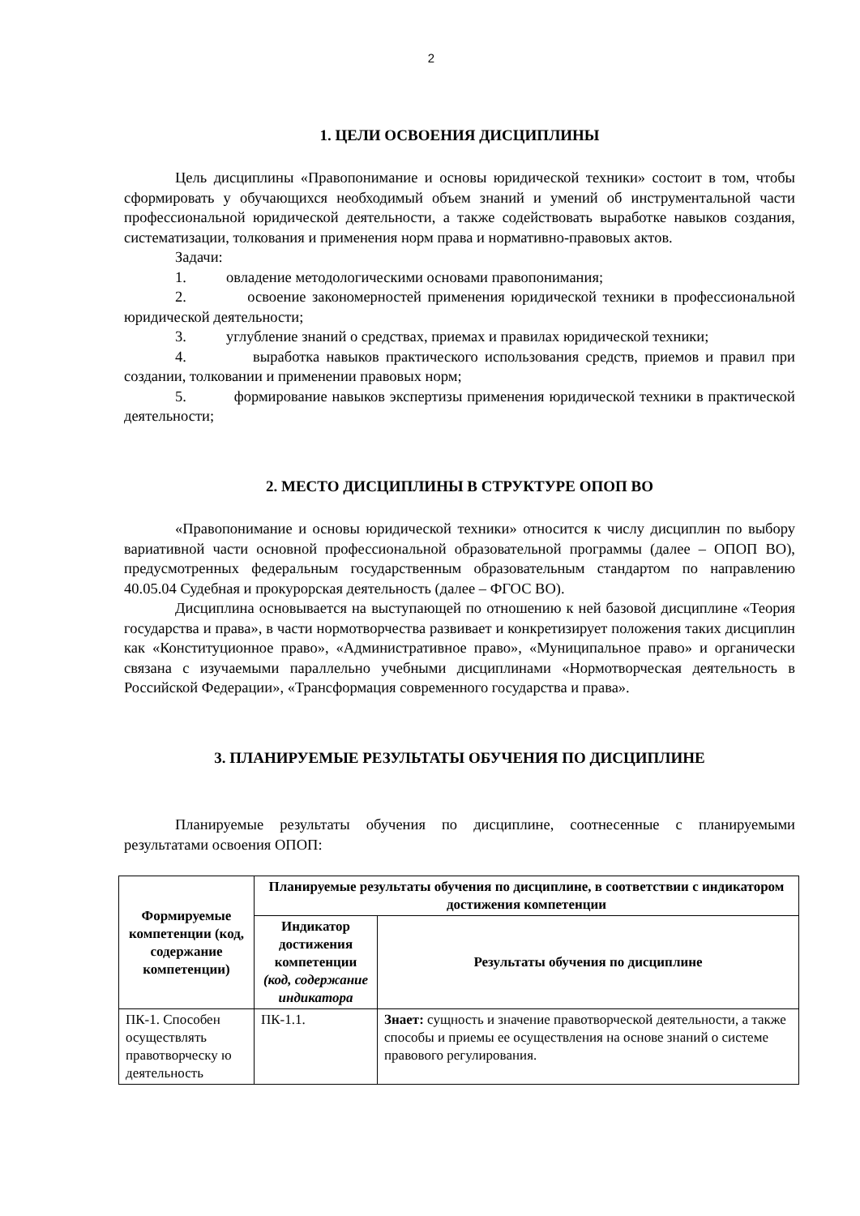2
1. ЦЕЛИ ОСВОЕНИЯ ДИСЦИПЛИНЫ
Цель дисциплины «Правопонимание и основы юридической техники» состоит в том, чтобы сформировать у обучающихся необходимый объем знаний и умений об инструментальной части профессиональной юридической деятельности, а также содействовать выработке навыков создания, систематизации, толкования и применения норм права и нормативно-правовых актов.
Задачи:
1. овладение методологическими основами правопонимания;
2. освоение закономерностей применения юридической техники в профессиональной юридической деятельности;
3. углубление знаний о средствах, приемах и правилах юридической техники;
4. выработка навыков практического использования средств, приемов и правил при создании, толковании и применении правовых норм;
5. формирование навыков экспертизы применения юридической техники в практической деятельности;
2. МЕСТО ДИСЦИПЛИНЫ В СТРУКТУРЕ ОПОП ВО
«Правопонимание и основы юридической техники» относится к числу дисциплин по выбору вариативной части основной профессиональной образовательной программы (далее – ОПОП ВО), предусмотренных федеральным государственным образовательным стандартом по направлению 40.05.04 Судебная и прокурорская деятельность (далее – ФГОС ВО).
Дисциплина основывается на выступающей по отношению к ней базовой дисциплине «Теория государства и права», в части нормотворчества развивает и конкретизирует положения таких дисциплин как «Конституционное право», «Административное право», «Муниципальное право» и органически связана с изучаемыми параллельно учебными дисциплинами «Нормотворческая деятельность в Российской Федерации», «Трансформация современного государства и права».
3. ПЛАНИРУЕМЫЕ РЕЗУЛЬТАТЫ ОБУЧЕНИЯ ПО ДИСЦИПЛИНЕ
Планируемые результаты обучения по дисциплине, соотнесенные с планируемыми результатами освоения ОПОП:
| Формируемые компетенции (код, содержание компетенции) | Планируемые результаты обучения по дисциплине, в соответствии с индикатором достижения компетенции | |
| --- | --- | --- |
| | Индикатор достижения компетенции (код, содержание индикатора | Результаты обучения по дисциплине |
| ПК-1. Способен осуществлять правотворческу ю деятельность | ПК-1.1. | Знает: сущность и значение правотворческой деятельности, а также способы и приемы ее осуществления на основе знаний о системе правового регулирования. |